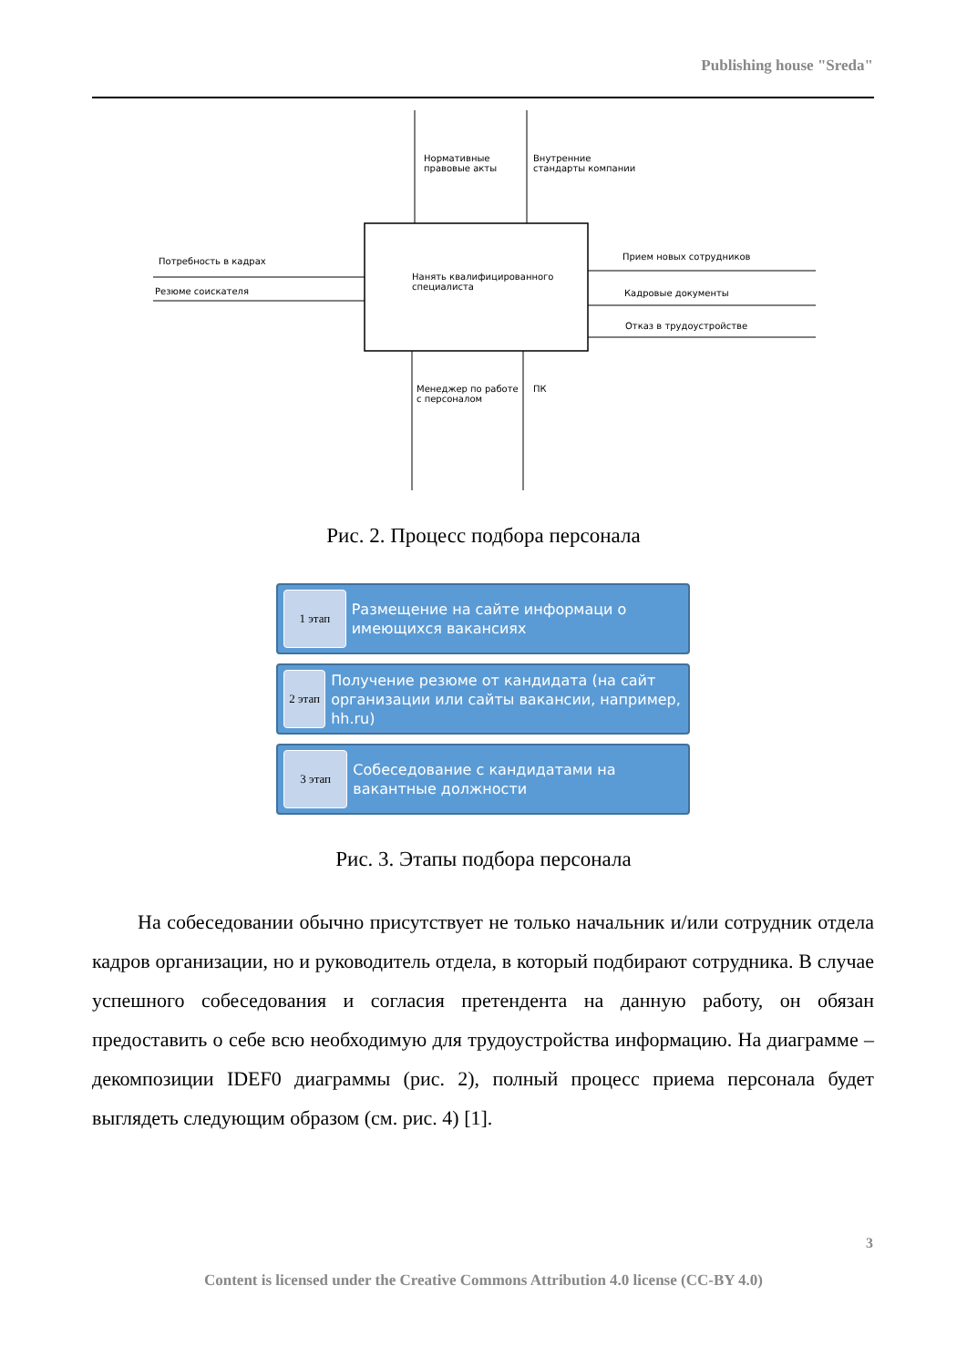Publishing house "Sreda"
Нормативные
правовые акты
Внутренние
стандарты компании
Потребность в кадрах
Резюме соискателя
Нанять квалифицированного
специалиста
Прием новых сотрудников
Кадровые документы
Отказ в трудоустройстве
Менеджер по работе
с персоналом
ПК
Рис. 2. Процесс подбора персонала
1 этап
Размещение на сайте информаци о имеющихся вакансиях
2 этап
Получение резюме от кандидата (на сайт организации или сайты вакансии, например, hh.ru)
3 этап
Собеседование с кандидатами на вакантные должности
Рис. 3. Этапы подбора персонала
На собеседовании обычно присутствует не только начальник и/или сотрудник отдела кадров организации, но и руководитель отдела, в который подбирают сотрудника. В случае успешного собеседования и согласия претендента на данную работу, он обязан предоставить о себе всю необходимую для трудоустройства информацию. На диаграмме – декомпозиции IDEF0 диаграммы (рис. 2), полный процесс приема персонала будет выглядеть следующим образом (см. рис. 4) [1].
3
Content is licensed under the Creative Commons Attribution 4.0 license (CC-BY 4.0)